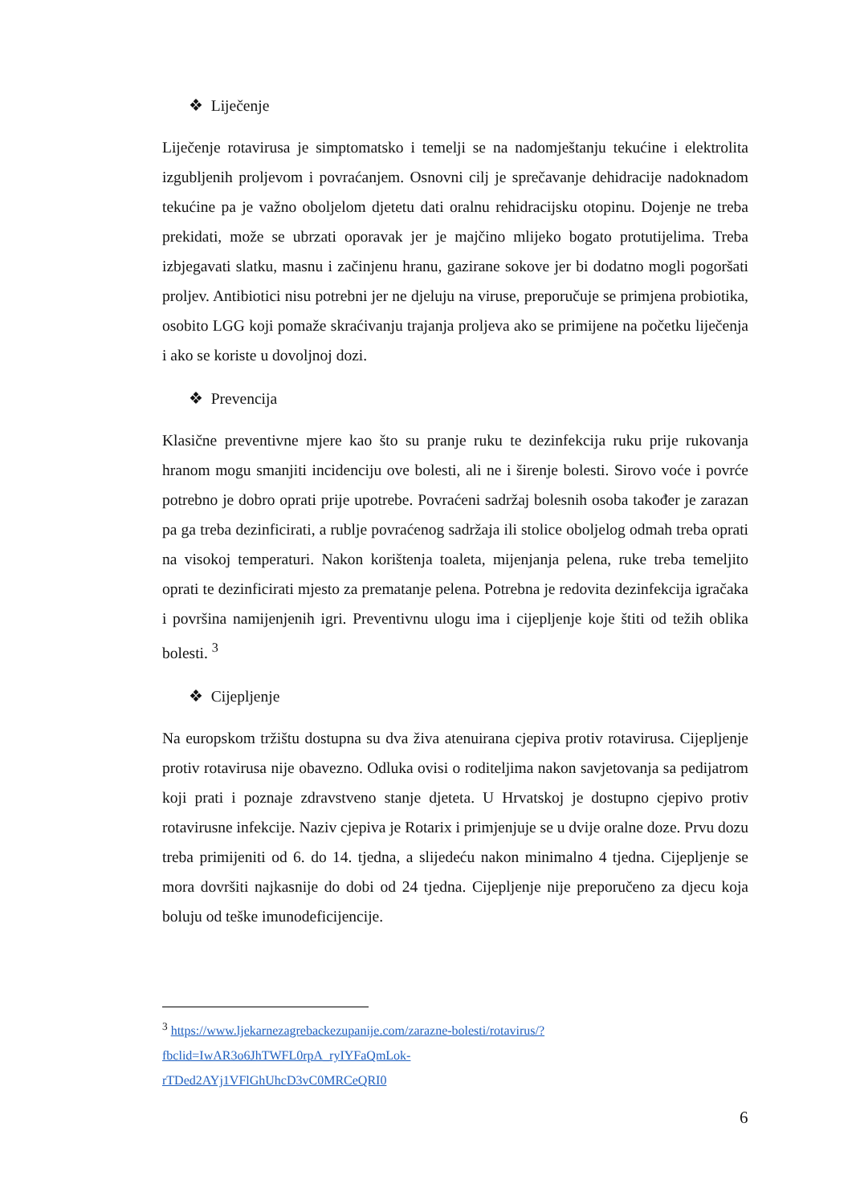❖ Liječenje
Liječenje rotavirusa je simptomatsko i temelji se na nadomještanju tekućine i elektrolita izgubljenih proljevom i povraćanjem. Osnovni cilj je sprečavanje dehidracije nadoknadom tekućine pa je važno oboljelom djetetu dati oralnu rehidracijsku otopinu. Dojenje ne treba prekidati, može se ubrzati oporavak jer je majčino mlijeko bogato protutijelima. Treba izbjegavati slatku, masnu i začinjenu hranu, gazirane sokove jer bi dodatno mogli pogoršati proljev. Antibiotici nisu potrebni jer ne djeluju na viruse, preporučuje se primjena probiotika, osobito LGG koji pomaže skraćivanju trajanja proljeva ako se primijene na početku liječenja i ako se koriste u dovoljnoj dozi.
❖ Prevencija
Klasične preventivne mjere kao što su pranje ruku te dezinfekcija ruku prije rukovanja hranom mogu smanjiti incidenciju ove bolesti, ali ne i širenje bolesti. Sirovo voće i povrće potrebno je dobro oprati prije upotrebe. Povraćeni sadržaj bolesnih osoba također je zarazan pa ga treba dezinficirati, a rublje povraćenog sadržaja ili stolice oboljelog odmah treba oprati na visokoj temperaturi. Nakon korištenja toaleta, mijenjanja pelena, ruke treba temeljito oprati te dezinficirati mjesto za prematanje pelena. Potrebna je redovita dezinfekcija igračaka i površina namijenjenih igri. Preventivnu ulogu ima i cijepljenje koje štiti od težih oblika bolesti. <sup>3</sup>
❖ Cijepljenje
Na europskom tržištu dostupna su dva živa atenuirana cjepiva protiv rotavirusa. Cijepljenje protiv rotavirusa nije obavezno. Odluka ovisi o roditeljima nakon savjetovanja sa pedijatrom koji prati i poznaje zdravstveno stanje djeteta. U Hrvatskoj je dostupno cjepivo protiv rotavirusne infekcije. Naziv cjepiva je Rotarix i primjenjuje se u dvije oralne doze. Prvu dozu treba primijeniti od 6. do 14. tjedna, a slijedeću nakon minimalno 4 tjedna. Cijepljenje se mora dovršiti najkasnije do dobi od 24 tjedna. Cijepljenje nije preporučeno za djecu koja boluju od teške imunodeficijencije.
<sup>3</sup> https://www.ljekarnezagrebackezupanije.com/zarazne-bolesti/rotavirus/?fbclid=IwAR3o6JhTWFL0rpA_ryIYFaQmLok-rTDed2AYj1VFlGhUhcD3vC0MRCeQRI0
6